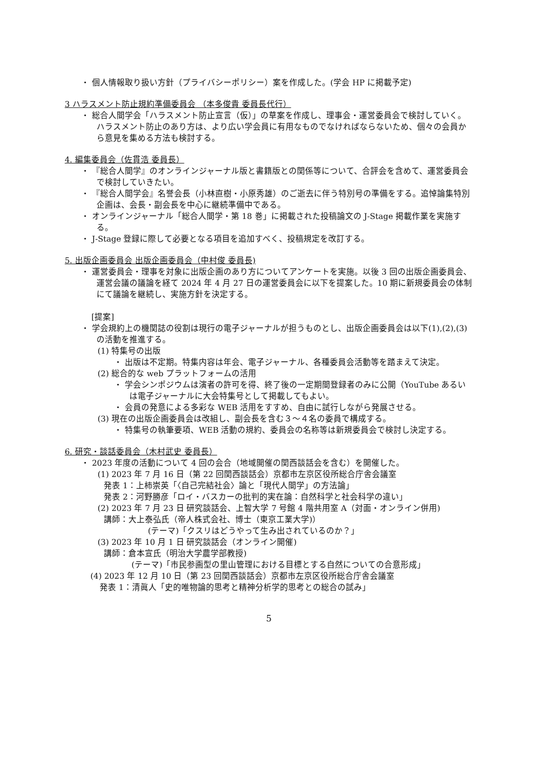・ 個人情報取り扱い方針（プライバシーポリシー）案を作成した。(学会 HP に掲載予定)
3 ハラスメント防止規約準備委員会 （本多俊貴 委員長代行）
・ 総合人間学会「ハラスメント防止宣言（仮）」の草案を作成し、理事会・運営委員会で検討していく。ハラスメント防止のあり方は、より広い学会員に有用なものでなければならないため、個々の会員から意見を集める方法も検討する。
4. 編集委員会（佐貫浩 委員長）
・ 『総合人間学』のオンラインジャーナル版と書籍版との関係等について、合評会を含めて、運営委員会で検討していきたい。
・ 『総合人間学会』名誉会長（小林直樹・小原秀雄）のご逝去に伴う特別号の準備をする。追悼論集特別企画は、会長・副会長を中心に継続準備中である。
・ オンラインジャーナル「総合人間学・第 18 巻」に掲載された投稿論文の J-Stage 掲載作業を実施する。
・ J-Stage 登録に際して必要となる項目を追加すべく、投稿規定を改訂する。
5. 出版企画委員会 出版企画委員会（中村俊 委員長)
・ 運営委員会・理事を対象に出版企画のあり方についてアンケートを実施。以後 3 回の出版企画委員会、運営会議の議論を経て 2024 年 4 月 27 日の運営委員会に以下を提案した。10 期に新規委員会の体制にて議論を継続し、実施方針を決定する。
[提案]
・ 学会規約上の機関誌の役割は現行の電子ジャーナルが担うものとし、出版企画委員会は以下(1),(2),(3) の活動を推進する。
(1) 特集号の出版
・ 出版は不定期。特集内容は年会、電子ジャーナル、各種委員会活動等を踏まえて決定。
(2) 総合的な web プラットフォームの活用
・ 学会シンポジウムは演者の許可を得、終了後の一定期間登録者のみに公開（YouTube あるいは電子ジャーナルに大会特集号として掲載してもよい。
・ 会員の発意による多彩な WEB 活用をすすめ、自由に試行しながら発展させる。
(3) 現在の出版企画委員会は改組し、副会長を含む３～４名の委員で構成する。
・ 特集号の執筆要項、WEB 活動の規約、委員会の名称等は新規委員会で検討し決定する。
6. 研究・談話委員会（木村武史 委員長）
・ 2023 年度の活動について 4 回の会合（地域開催の関西談話会を含む）を開催した。
(1) 2023 年 7 月 16 日（第 22 回関西談話会）京都市左京区役所総合庁舎会議室
発表 1：上柿崇英「〈自己完結社会〉論と「現代人間学」の方法論」
発表 2：河野勝彦「ロイ・バスカーの批判的実在論：自然科学と社会科学の違い」
(2) 2023 年 7 月 23 日 研究談話会、上智大学 7 号館 4 階共用室 A（対面・オンライン併用)
講師：大上泰弘氏（帝人株式会社、博士（東京工業大学)）
(テーマ)「クスリはどうやって生み出されているのか？」
(3) 2023 年 10 月 1 日 研究談話会（オンライン開催)
講師：倉本宣氏（明治大学農学部教授)
(テーマ)「市民参画型の里山管理における目標とする自然についての合意形成」
(4) 2023 年 12 月 10 日（第 23 回関西談話会）京都市左京区役所総合庁舎会議室
発表 1：清眞人「史的唯物論的思考と精神分析学的思考との総合の試み」
5